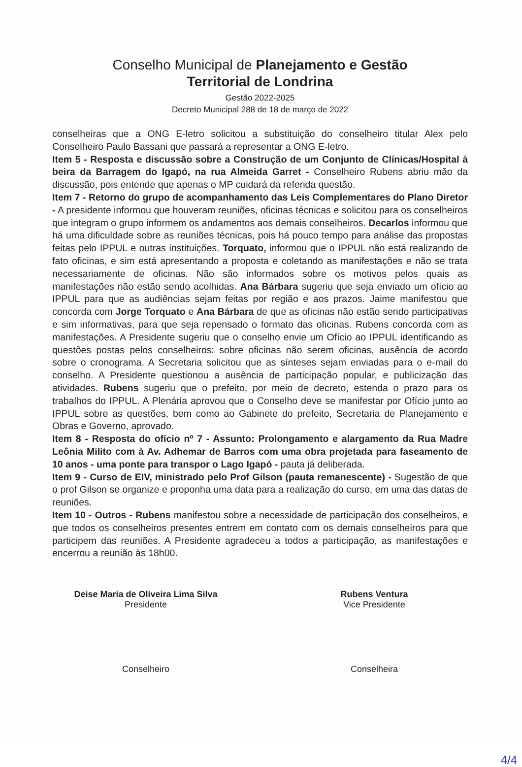Conselho Municipal de Planejamento e Gestão
Territorial de Londrina
Gestão 2022-2025
Decreto Municipal 288 de 18 de março de 2022
conselheiras que a ONG E-letro solicitou a substituição do conselheiro titular Alex pelo Conselheiro Paulo Bassani que passará a representar a ONG E-letro.
Item 5 - Resposta e discussão sobre a Construção de um Conjunto de Clínicas/Hospital à beira da Barragem do Igapó, na rua Almeida Garret - Conselheiro Rubens abriu mão da discussão, pois entende que apenas o MP cuidará da referida questão.
Item 7 - Retorno do grupo de acompanhamento das Leis Complementares do Plano Diretor - A presidente informou que houveram reuniões, oficinas técnicas e solicitou para os conselheiros que integram o grupo informem os andamentos aos demais conselheiros. Decarlos informou que há uma dificuldade sobre as reuniões técnicas, pois há pouco tempo para análise das propostas feitas pelo IPPUL e outras instituições. Torquato, informou que o IPPUL não está realizando de fato oficinas, e sim está apresentando a proposta e coletando as manifestações e não se trata necessariamente de oficinas. Não são informados sobre os motivos pelos quais as manifestações não estão sendo acolhidas. Ana Bárbara sugeriu que seja enviado um ofício ao IPPUL para que as audiências sejam feitas por região e aos prazos. Jaime manifestou que concorda com Jorge Torquato e Ana Bárbara de que as oficinas não estão sendo participativas e sim informativas, para que seja repensado o formato das oficinas. Rubens concorda com as manifestações. A Presidente sugeriu que o conselho envie um Ofício ao IPPUL identificando as questões postas pelos conselheiros: sobre oficinas não serem oficinas, ausência de acordo sobre o cronograma. A Secretaria solicitou que as sínteses sejam enviadas para o e-mail do conselho. A Presidente questionou a ausência de participação popular, e publicização das atividades. Rubens sugeriu que o prefeito, por meio de decreto, estenda o prazo para os trabalhos do IPPUL. A Plenária aprovou que o Conselho deve se manifestar por Ofício junto ao IPPUL sobre as questões, bem como ao Gabinete do prefeito, Secretaria de Planejamento e Obras e Governo, aprovado.
Item 8 - Resposta do ofício nº 7 - Assunto: Prolongamento e alargamento da Rua Madre Leônia Milito com à Av. Adhemar de Barros com uma obra projetada para faseamento de 10 anos - uma ponte para transpor o Lago Igapó - pauta já deliberada.
Item 9 - Curso de EIV, ministrado pelo Prof Gilson (pauta remanescente) - Sugestão de que o prof Gilson se organize e proponha uma data para a realização do curso, em uma das datas de reuniões.
Item 10 - Outros - Rubens manifestou sobre a necessidade de participação dos conselheiros, e que todos os conselheiros presentes entrem em contato com os demais conselheiros para que participem das reuniões. A Presidente agradeceu a todos a participação, as manifestações e encerrou a reunião às 18h00.
Deise Maria de Oliveira Lima Silva
Presidente
Rubens Ventura
Vice Presidente
Conselheiro Conselheira
4/4